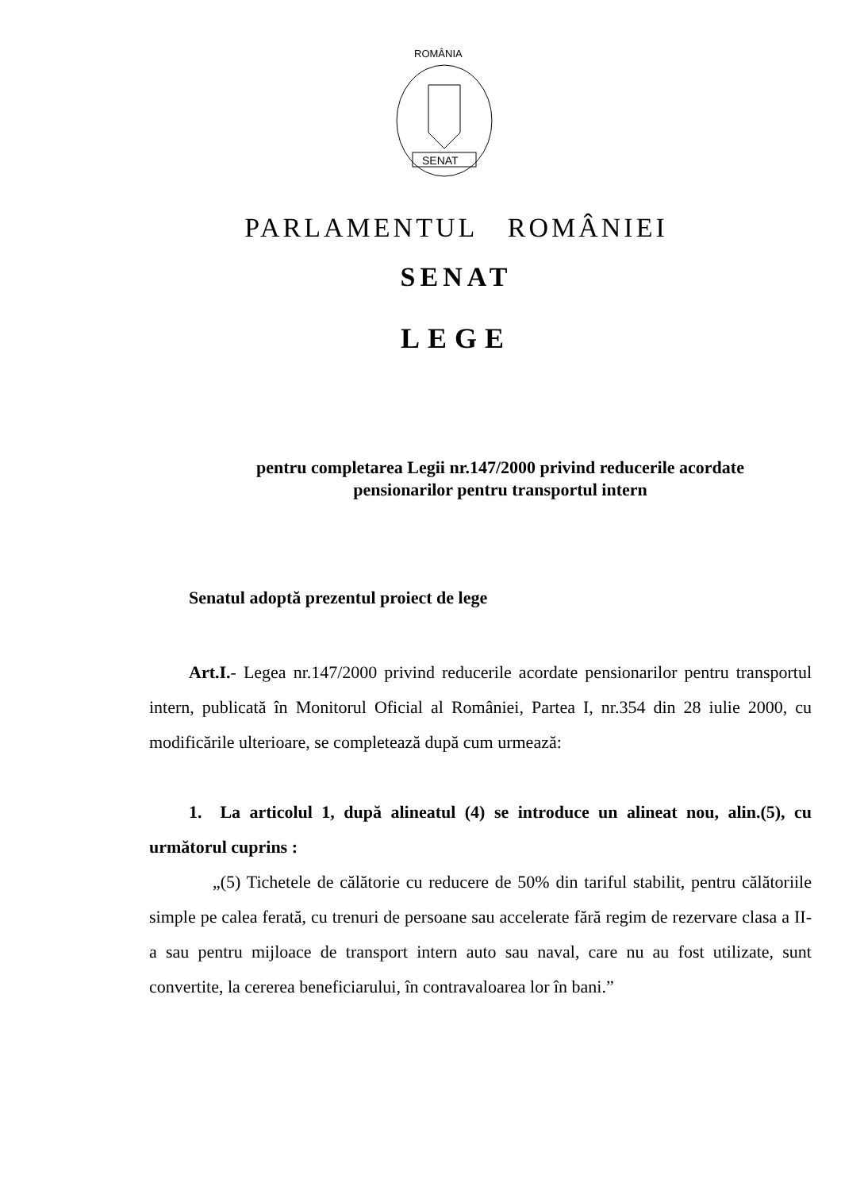ROMÂNIA
SENAT
PARLAMENTUL ROMÂNIEI
SENAT
LEGE
pentru completarea Legii nr.147/2000 privind reducerile acordate
pensionarilor pentru transportul intern
Senatul adoptă prezentul proiect de lege
Art.I.- Legea nr.147/2000 privind reducerile acordate pensionarilor pentru transportul intern, publicată în Monitorul Oficial al României, Partea I, nr.354 din 28 iulie 2000, cu modificările ulterioare, se completează după cum urmează:
1. La articolul 1, după alineatul (4) se introduce un alineat nou, alin.(5), cu următorul cuprins :
„(5) Tichetele de călătorie cu reducere de 50% din tariful stabilit, pentru călătoriile simple pe calea ferată, cu trenuri de persoane sau accelerate fără regim de rezervare clasa a II-a sau pentru mijloace de transport intern auto sau naval, care nu au fost utilizate, sunt convertite, la cererea beneficiarului, în contravaloarea lor în bani.”